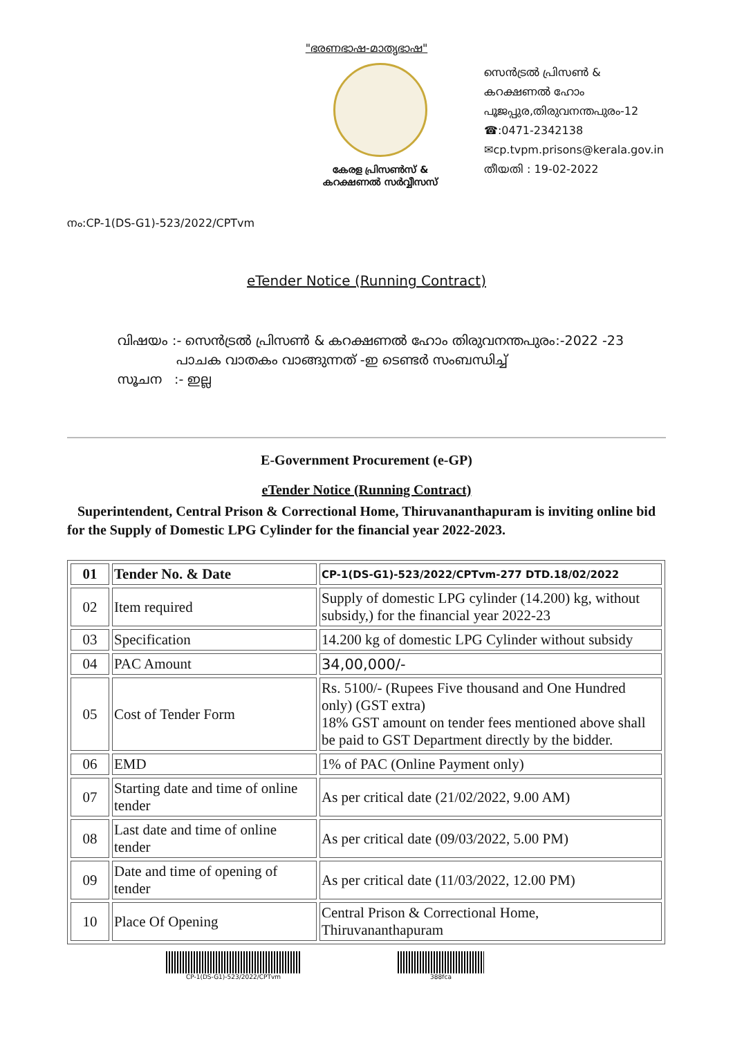"ഭരണഭാഷ-മാതൃഭാഷ"
കേരള പ്രിസൺസ് &
കറക്ഷണൽ സർവ്വീസസ്
സെൻട്രൽ പ്രിസൺ &
കറക്ഷണൽ ഹോം
പൂജപ്പുര,തിരുവനന്തപുരം-12
☎:0471-2342138
✉cp.tvpm.prisons@kerala.gov.in
തീയതി : 19-02-2022
നം:CP-1(DS-G1)-523/2022/CPTvm
eTender Notice (Running Contract)
വിഷയം :- സെൻട്രൽ പ്രിസൺ & കറക്ഷണൽ ഹോം തിരുവനന്തപുരം:-2022 -23
പാചക വാതകം വാങ്ങുന്നത് -ഇ ടെണ്ടർ സംബന്ധിച്ച്
സൂചന :- ഇല്ല
E-Government Procurement (e-GP)
eTender Notice (Running Contract)
Superintendent, Central Prison & Correctional Home, Thiruvananthapuram is inviting online bid for the Supply of Domestic LPG Cylinder for the financial year 2022-2023.
| 01 | Tender No. & Date | CP-1(DS-G1)-523/2022/CPTvm-277 DTD.18/02/2022 |
| 02 | Item required | Supply of domestic LPG cylinder (14.200) kg, without subsidy,) for the financial year 2022-23 |
| 03 | Specification | 14.200 kg of domestic LPG Cylinder without subsidy |
| 04 | PAC Amount | 34,00,000/- |
| 05 | Cost of Tender Form | Rs. 5100/- (Rupees Five thousand and One Hundred only) (GST extra) 18% GST amount on tender fees mentioned above shall be paid to GST Department directly by the bidder. |
| 06 | EMD | 1% of PAC (Online Payment only) |
| 07 | Starting date and time of online tender | As per critical date (21/02/2022, 9.00 AM) |
| 08 | Last date and time of online tender | As per critical date (09/03/2022, 5.00 PM) |
| 09 | Date and time of opening of tender | As per critical date (11/03/2022, 12.00 PM) |
| 10 | Place Of Opening | Central Prison & Correctional Home, Thiruvananthapuram |
CP-1(DS-G1)-523/2022/CPTvm 388fca